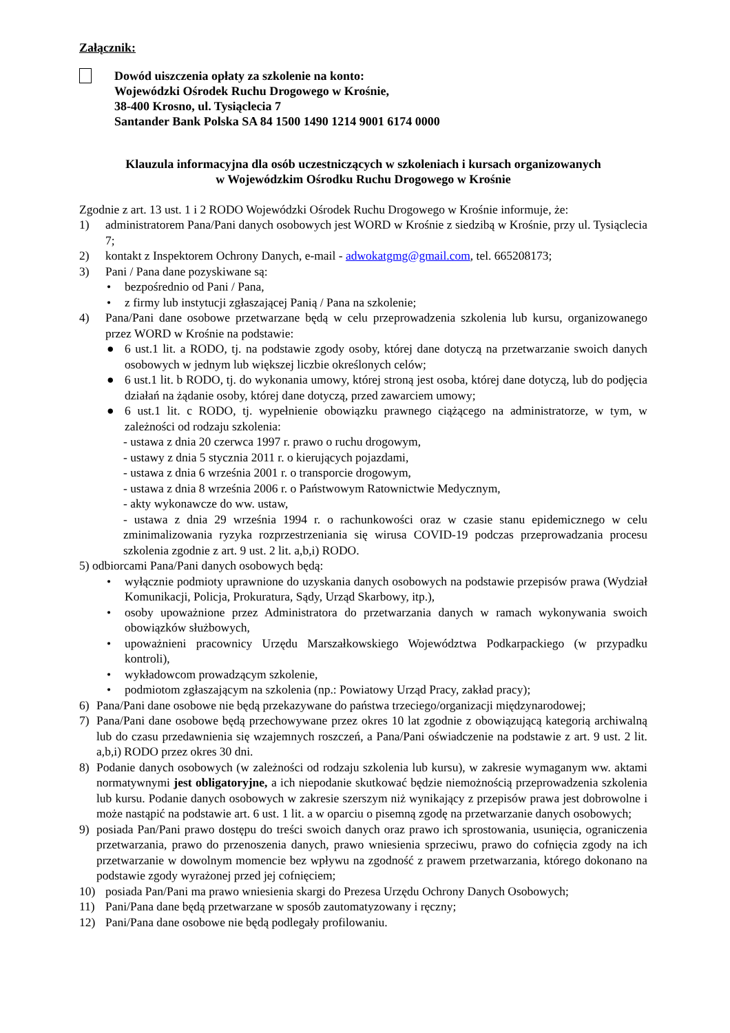Załącznik:
Dowód uiszczenia opłaty za szkolenie na konto:
Wojewódzki Ośrodek Ruchu Drogowego w Krośnie,
38-400 Krosno, ul. Tysiąclecia 7
Santander Bank Polska SA 84 1500 1490 1214 9001 6174 0000
Klauzula informacyjna dla osób uczestniczących w szkoleniach i kursach organizowanych
w Wojewódzkim Ośrodku Ruchu Drogowego w Krośnie
Zgodnie z art. 13 ust. 1 i 2 RODO Wojewódzki Ośrodek Ruchu Drogowego w Krośnie informuje, że:
1) administratorem Pana/Pani danych osobowych jest WORD w Krośnie z siedzibą w Krośnie, przy ul. Tysiąclecia 7;
2) kontakt z Inspektorem Ochrony Danych, e-mail - adwokatgmg@gmail.com, tel. 665208173;
3) Pani / Pana dane pozyskiwane są:
• bezpośrednio od Pani / Pana,
• z firmy lub instytucji zgłaszającej Panią / Pana na szkolenie;
4) Pana/Pani dane osobowe przetwarzane będą w celu przeprowadzenia szkolenia lub kursu, organizowanego przez WORD w Krośnie na podstawie:
● 6 ust.1 lit. a RODO, tj. na podstawie zgody osoby, której dane dotyczą na przetwarzanie swoich danych osobowych w jednym lub większej liczbie określonych celów;
● 6 ust.1 lit. b RODO, tj. do wykonania umowy, której stroną jest osoba, której dane dotyczą, lub do podjęcia działań na żądanie osoby, której dane dotyczą, przed zawarciem umowy;
● 6 ust.1 lit. c RODO, tj. wypełnienie obowiązku prawnego ciążącego na administratorze, w tym, w zależności od rodzaju szkolenia:
- ustawa z dnia 20 czerwca 1997 r. prawo o ruchu drogowym,
- ustawy z dnia 5 stycznia 2011 r. o kierujących pojazdami,
- ustawa z dnia 6 września 2001 r. o transporcie drogowym,
- ustawa z dnia 8 września 2006 r. o Państwowym Ratownictwie Medycznym,
- akty wykonawcze do ww. ustaw,
- ustawa z dnia 29 września 1994 r. o rachunkowości oraz w czasie stanu epidemicznego w celu zminimalizowania ryzyka rozprzestrzeniania się wirusa COVID-19 podczas przeprowadzania procesu szkolenia zgodnie z art. 9 ust. 2 lit. a,b,i) RODO.
5) odbiorcami Pana/Pani danych osobowych będą:
• wyłącznie podmioty uprawnione do uzyskania danych osobowych na podstawie przepisów prawa (Wydział Komunikacji, Policja, Prokuratura, Sądy, Urząd Skarbowy, itp.),
• osoby upoważnione przez Administratora do przetwarzania danych w ramach wykonywania swoich obowiązków służbowych,
• upoważnieni pracownicy Urzędu Marszałkowskiego Województwa Podkarpackiego (w przypadku kontroli),
• wykładowcom prowadzącym szkolenie,
• podmiotom zgłaszającym na szkolenia (np.: Powiatowy Urząd Pracy, zakład pracy);
6) Pana/Pani dane osobowe nie będą przekazywane do państwa trzeciego/organizacji międzynarodowej;
7) Pana/Pani dane osobowe będą przechowywane przez okres 10 lat zgodnie z obowiązującą kategorią archiwalną lub do czasu przedawnienia się wzajemnych roszczeń, a Pana/Pani oświadczenie na podstawie z art. 9 ust. 2 lit. a,b,i) RODO przez okres 30 dni.
8) Podanie danych osobowych (w zależności od rodzaju szkolenia lub kursu), w zakresie wymaganym ww. aktami normatywnymi jest obligatoryjne, a ich niepodanie skutkować będzie niemożnością przeprowadzenia szkolenia lub kursu. Podanie danych osobowych w zakresie szerszym niż wynikający z przepisów prawa jest dobrowolne i może nastąpić na podstawie art. 6 ust. 1 lit. a w oparciu o pisemną zgodę na przetwarzanie danych osobowych;
9) posiada Pan/Pani prawo dostępu do treści swoich danych oraz prawo ich sprostowania, usunięcia, ograniczenia przetwarzania, prawo do przenoszenia danych, prawo wniesienia sprzeciwu, prawo do cofnięcia zgody na ich przetwarzanie w dowolnym momencie bez wpływu na zgodność z prawem przetwarzania, którego dokonano na podstawie zgody wyrażonej przed jej cofnięciem;
10) posiada Pan/Pani ma prawo wniesienia skargi do Prezesa Urzędu Ochrony Danych Osobowych;
11) Pani/Pana dane będą przetwarzane w sposób zautomatyzowany i ręczny;
12) Pani/Pana dane osobowe nie będą podlegały profilowaniu.